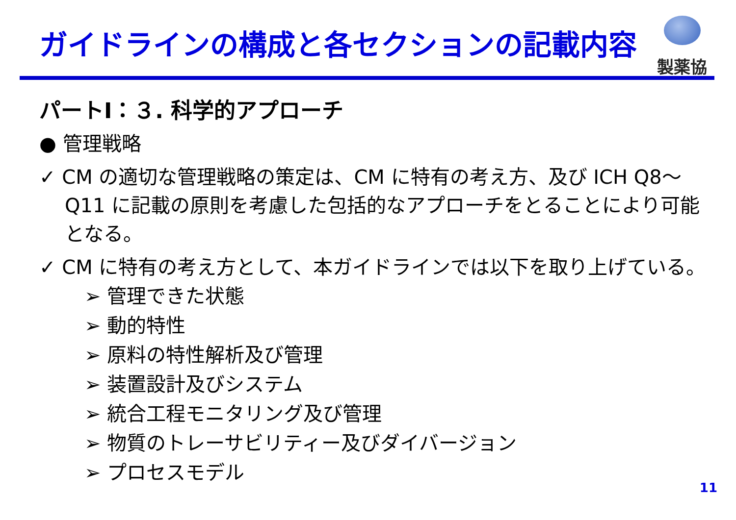ガイドラインの構成と各セクションの記載内容
製薬協
パートⅠ：３. 科学的アプローチ
● 管理戦略
✓ CM の適切な管理戦略の策定は、CM に特有の考え方、及び ICH Q8～Q11 に記載の原則を考慮した包括的なアプローチをとることにより可能となる。
✓ CM に特有の考え方として、本ガイドラインでは以下を取り上げている。
➢ 管理できた状態
➢ 動的特性
➢ 原料の特性解析及び管理
➢ 装置設計及びシステム
➢ 統合工程モニタリング及び管理
➢ 物質のトレーサビリティー及びダイバージョン
➢ プロセスモデル
11